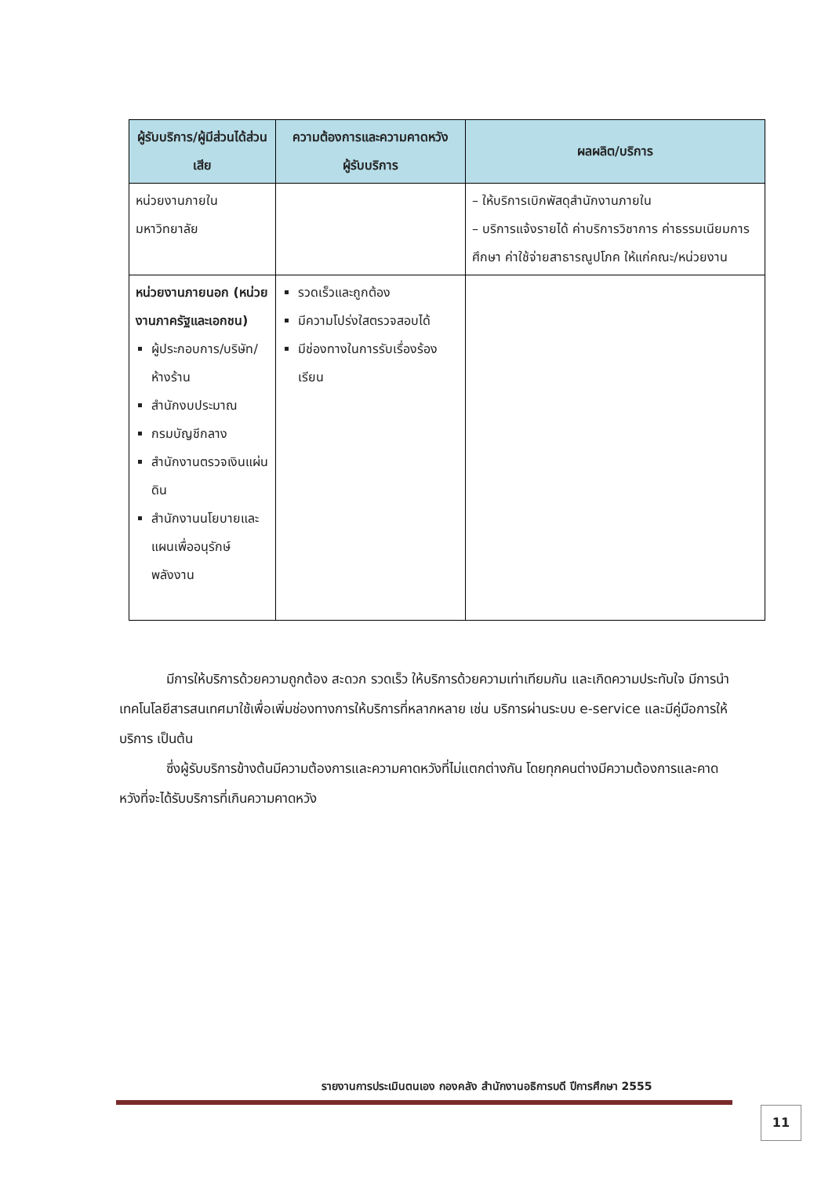| ผู้รับบริการ/ผู้มีส่วนได้ส่วนเสีย | ความต้องการและความคาดหวังผู้รับบริการ | ผลผลิต/บริการ |
| --- | --- | --- |
| หน่วยงานภายในมหาวิทยาลัย | | – ให้บริการเบิกพัสดุสำนักงานภายใน – บริการแจ้งรายได้ ค่าบริการวิชาการ ค่าธรรมเนียมการศึกษา ค่าใช้จ่ายสาธารณูปโภค ให้แก่คณะ/หน่วยงาน |
| หน่วยงานภายนอก (หน่วยงานภาครัฐและเอกชน) ผู้ประกอบการ/บริษัท/ห้างร้าน สำนักงบประมาณ กรมบัญชีกลาง สำนักงานตรวจเงินแผ่นดิน สำนักงานนโยบายและแผนเพื่ออนุรักษ์พลังงาน | รวดเร็วและถูกต้อง มีความโปร่งใสตรวจสอบได้ มีช่องทางในการรับเรื่องร้องเรียน | |
มีการให้บริการด้วยความถูกต้อง สะดวก รวดเร็ว ให้บริการด้วยความเท่าเทียมกัน และเกิดความประทับใจ มีการนำเทคโนโลยีสารสนเทศมาใช้เพื่อเพิ่มช่องทางการให้บริการที่หลากหลาย เช่น บริการผ่านระบบ e-service และมีคู่มือการให้บริการ เป็นต้น
ซึ่งผู้รับบริการข้างต้นมีความต้องการและความคาดหวังที่ไม่แตกต่างกัน โดยทุกคนต่างมีความต้องการและคาดหวังที่จะได้รับบริการที่เกินความคาดหวัง
รายงานการประเมินตนเอง กองคลัง สำนักงานอธิการบดี ปีการศึกษา 2555
11